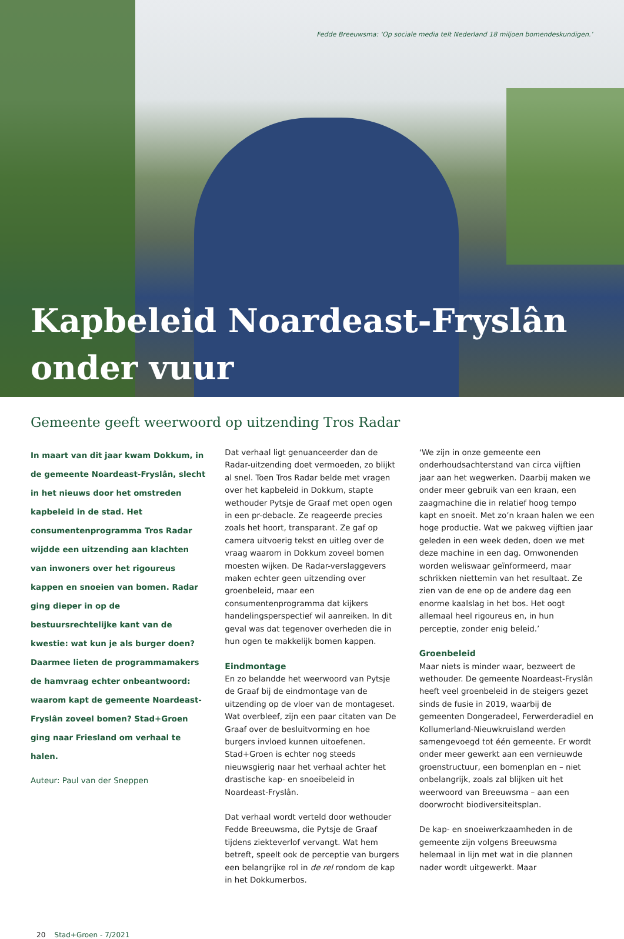Fedde Breeuwsma: ‘Op sociale media telt Nederland 18 miljoen bomendeskundigen.’
Kapbeleid Noardeast-Fryslân
onder vuur
Gemeente geeft weerwoord op uitzending Tros Radar
In maart van dit jaar kwam Dokkum, in de gemeente Noardeast-Fryslân, slecht in het nieuws door het omstreden kapbeleid in de stad. Het consumentenprogramma Tros Radar wijdde een uitzending aan klachten van inwoners over het rigoureus kappen en snoeien van bomen. Radar ging dieper in op de bestuursrechtelijke kant van de kwestie: wat kun je als burger doen? Daarmee lieten de programmamakers de hamvraag echter onbeantwoord: waarom kapt de gemeente Noardeast-Fryslân zoveel bomen? Stad+Groen ging naar Friesland om verhaal te halen.
Auteur: Paul van der Sneppen
Dat verhaal ligt genuanceerder dan de Radar-uitzending doet vermoeden, zo blijkt al snel. Toen Tros Radar belde met vragen over het kapbeleid in Dokkum, stapte wethouder Pytsje de Graaf met open ogen in een pr-debacle. Ze reageerde precies zoals het hoort, transparant. Ze gaf op camera uitvoerig tekst en uitleg over de vraag waarom in Dokkum zoveel bomen moesten wijken. De Radar-verslaggevers maken echter geen uitzending over groenbeleid, maar een consumentenprogramma dat kijkers handelingsperspectief wil aanreiken. In dit geval was dat tegenover overheden die in hun ogen te makkelijk bomen kappen.
Eindmontage
En zo belandde het weerwoord van Pytsje de Graaf bij de eindmontage van de uitzending op de vloer van de montageset. Wat overbleef, zijn een paar citaten van De Graaf over de besluitvorming en hoe burgers invloed kunnen uitoefenen. Stad+Groen is echter nog steeds nieuwsgierig naar het verhaal achter het drastische kap- en snoeibeleid in Noardeast-Fryslân.
Dat verhaal wordt verteld door wethouder Fedde Breeuwsma, die Pytsje de Graaf tijdens ziekteverlof vervangt. Wat hem betreft, speelt ook de perceptie van burgers een belangrijke rol in de rel rondom de kap in het Dokkumerbos.
‘We zijn in onze gemeente een onderhoudsachterstand van circa vijftien jaar aan het wegwerken. Daarbij maken we onder meer gebruik van een kraan, een zaagmachine die in relatief hoog tempo kapt en snoeit. Met zo’n kraan halen we een hoge productie. Wat we pakweg vijftien jaar geleden in een week deden, doen we met deze machine in een dag. Omwonenden worden weliswaar geïnformeerd, maar schrikken niettemin van het resultaat. Ze zien van de ene op de andere dag een enorme kaalslag in het bos. Het oogt allemaal heel rigoureus en, in hun perceptie, zonder enig beleid.’
Groenbeleid
Maar niets is minder waar, bezweert de wethouder. De gemeente Noardeast-Fryslân heeft veel groenbeleid in de steigers gezet sinds de fusie in 2019, waarbij de gemeenten Dongeradeel, Ferwerderadiel en Kollumerland-Nieuwkruisland werden samengevoegd tot één gemeente. Er wordt onder meer gewerkt aan een vernieuwde groenstructuur, een bomenplan en – niet onbelangrijk, zoals zal blijken uit het weerwoord van Breeuwsma – aan een doorwrocht biodiversiteitsplan.
De kap- en snoeiwerkzaamheden in de gemeente zijn volgens Breeuwsma helemaal in lijn met wat in die plannen nader wordt uitgewerkt. Maar
20 Stad+Groen - 7/2021